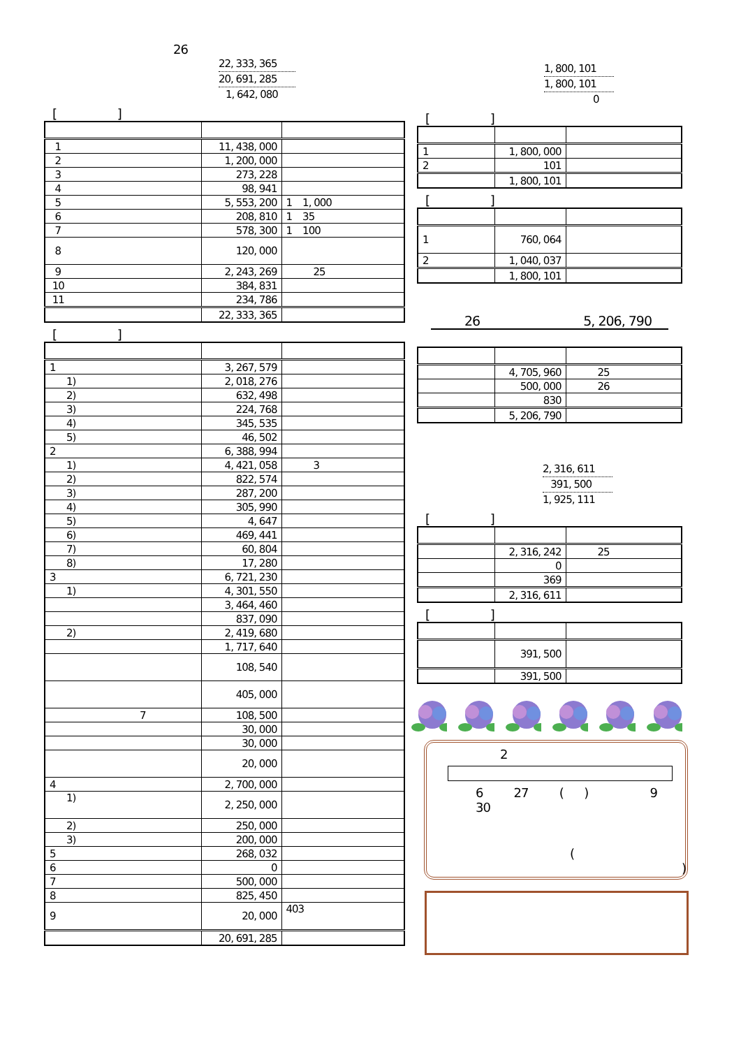26
22, 333, 365
20, 691, 285
1, 642, 080
[ ]
| 1 | 11, 438, 000 | |
| 2 | 1, 200, 000 | |
| 3 | 273, 228 | |
| 4 | 98, 941 | |
| 5 | 5, 553, 200 | 1 1, 000 |
| 6 | 208, 810 | 1 35 |
| 7 | 578, 300 | 1 100 |
| 8 | 120, 000 | |
| 9 | 2, 243, 269 | 25 |
| 10 | 384, 831 | |
| 11 | 234, 786 | |
| | 22, 333, 365 | |
[ ]
| 1 | 3, 267, 579 | |
| 1) | 2, 018, 276 | |
| 2) | 632, 498 | |
| 3) | 224, 768 | |
| 4) | 345, 535 | |
| 5) | 46, 502 | |
| 2 | 6, 388, 994 | |
| 1) | 4, 421, 058 | 3 |
| 2) | 822, 574 | |
| 3) | 287, 200 | |
| 4) | 305, 990 | |
| 5) | 4, 647 | |
| 6) | 469, 441 | |
| 7) | 60, 804 | |
| 8) | 17, 280 | |
| 3 | 6, 721, 230 | |
| 1) | 4, 301, 550 | |
| | 3, 464, 460 | |
| | 837, 090 | |
| 2) | 2, 419, 680 | |
| | 1, 717, 640 | |
| | 108, 540 | |
| | 405, 000 | |
| 7 | 108, 500 | |
| | 30, 000 | |
| | 30, 000 | |
| | 20, 000 | |
| 4 | 2, 700, 000 | |
| 1) | 2, 250, 000 | |
| 2) | 250, 000 | |
| 3) | 200, 000 | |
| 5 | 268, 032 | |
| 6 | 0 | |
| 7 | 500, 000 | |
| 8 | 825, 450 | |
| 9 | 20, 000 | 403 |
| | 20, 691, 285 | |
1, 800, 101
1, 800, 101
0
[ ]
| 1 | 1, 800, 000 | |
| 2 | 101 | |
| | 1, 800, 101 | |
[ ]
| 1 | 760, 064 | |
| 2 | 1, 040, 037 | |
| | 1, 800, 101 | |
26 5, 206, 790
| | 4, 705, 960 | 25 |
| | 500, 000 | 26 |
| | 830 | |
| | 5, 206, 790 | |
2, 316, 611
391, 500
1, 925, 111
[ ]
| | 2, 316, 242 | 25 |
| | 0 | |
| | 369 | |
| | 2, 316, 611 | |
[ ]
| | 391, 500 | |
| | 391, 500 | |
2
6 27 ( ) 9 30
( )